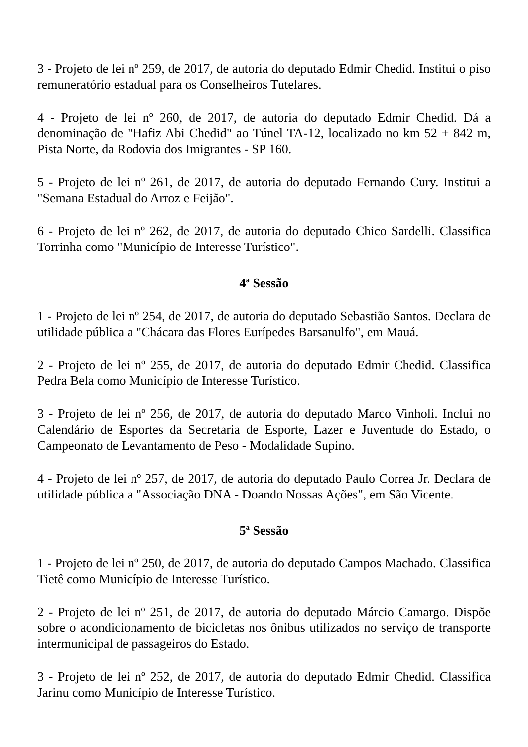3 - Projeto de lei nº 259, de 2017, de autoria do deputado Edmir Chedid. Institui o piso remuneratório estadual para os Conselheiros Tutelares.
4 - Projeto de lei nº 260, de 2017, de autoria do deputado Edmir Chedid. Dá a denominação de "Hafiz Abi Chedid" ao Túnel TA-12, localizado no km 52 + 842 m, Pista Norte, da Rodovia dos Imigrantes - SP 160.
5 - Projeto de lei nº 261, de 2017, de autoria do deputado Fernando Cury. Institui a "Semana Estadual do Arroz e Feijão".
6 - Projeto de lei nº 262, de 2017, de autoria do deputado Chico Sardelli. Classifica Torrinha como "Município de Interesse Turístico".
4<sup>a</sup> Sessão
1 - Projeto de lei nº 254, de 2017, de autoria do deputado Sebastião Santos. Declara de utilidade pública a "Chácara das Flores Eurípedes Barsanulfo", em Mauá.
2 - Projeto de lei nº 255, de 2017, de autoria do deputado Edmir Chedid. Classifica Pedra Bela como Município de Interesse Turístico.
3 - Projeto de lei nº 256, de 2017, de autoria do deputado Marco Vinholi. Inclui no Calendário de Esportes da Secretaria de Esporte, Lazer e Juventude do Estado, o Campeonato de Levantamento de Peso - Modalidade Supino.
4 - Projeto de lei nº 257, de 2017, de autoria do deputado Paulo Correa Jr. Declara de utilidade pública a "Associação DNA - Doando Nossas Ações", em São Vicente.
5<sup>a</sup> Sessão
1 - Projeto de lei nº 250, de 2017, de autoria do deputado Campos Machado. Classifica Tietê como Município de Interesse Turístico.
2 - Projeto de lei nº 251, de 2017, de autoria do deputado Márcio Camargo. Dispõe sobre o acondicionamento de bicicletas nos ônibus utilizados no serviço de transporte intermunicipal de passageiros do Estado.
3 - Projeto de lei nº 252, de 2017, de autoria do deputado Edmir Chedid. Classifica Jarinu como Município de Interesse Turístico.